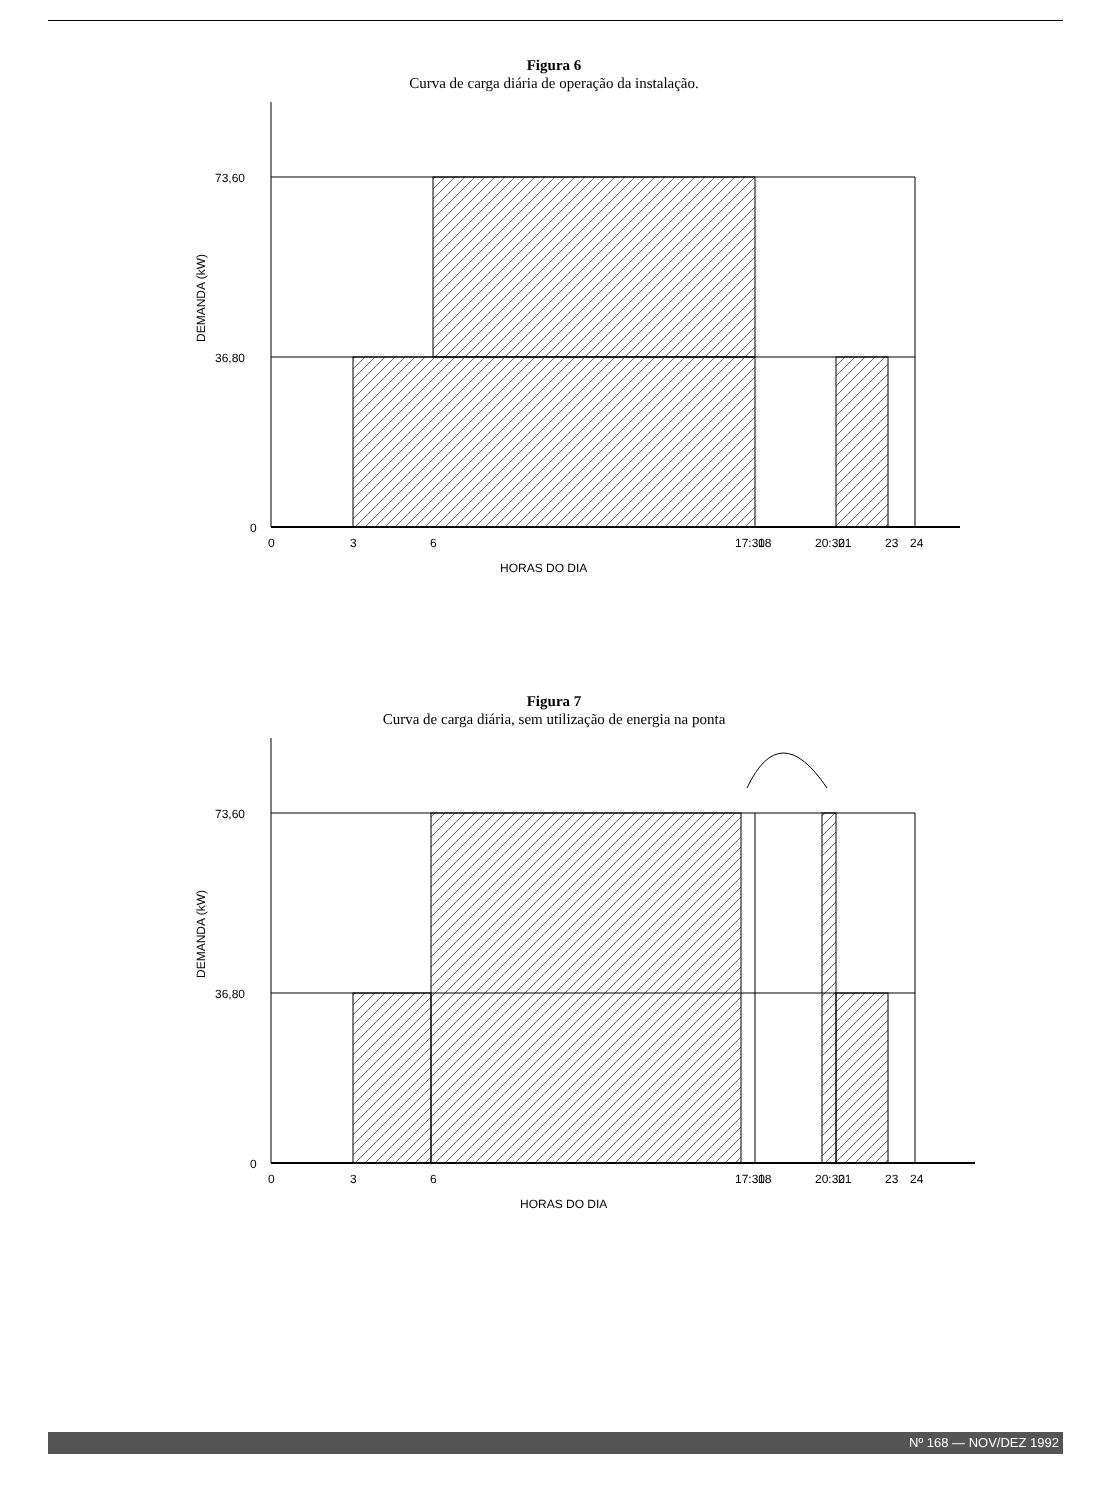Figura 6
Curva de carga diária de operação da instalação.
73,60
36,80
0
DEMANDA (kW)
0
3
6
17:30
18
20:30
21
23
24
HORAS DO DIA
Figura 7
Curva de carga diária, sem utilização de energia na ponta
73,60
36,80
0
DEMANDA (kW)
0
3
6
17:30
18
20:30
21
23
24
HORAS DO DIA
Nº 168 — NOV/DEZ 1992